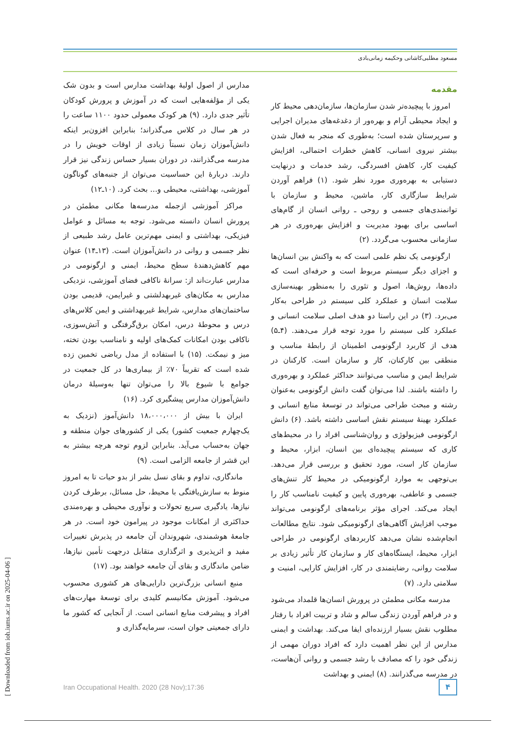مسعود مطلبی‌کاشانی وحکیمه زمانی‌بادی
مقدمه
امروز با پیچیده‌تر شدن سازمان‌ها، سازمان‌دهی محیط کار و ایجاد محیطی آرام و بهره‌ور از دغدغه‌های مدیران اجرایی و سرپرستان شده است؛ به‌طوری که منجر به فعال شدن بیشتر نیروی انسانی، کاهش خطرات احتمالی، افزایش کیفیت کار، کاهش افسردگی، رشد خدمات و درنهایت دستیابی به بهره‌وری مورد نظر شود. (۱) فراهم آوردن شرایط سازگاری کار، ماشین، محیط و سازمان با توانمندی‌های جسمی و روحی ـ روانی انسان از گام‌های اساسی برای بهبود مدیریت و افزایش بهره‌وری در هر سازمانی محسوب می‌گردد. (۲)
ارگونومی یک نظم علمی است که به واکنش بین انسان‌ها و اجزای دیگر سیستم مربوط است و حرفه‌ای است که داده‌ها، روش‌ها، اصول و تئوری را به‌منظور بهینه‌سازی سلامت انسان و عملکرد کلی سیستم در طراحی به‌کار می‌برد. (۳) در این راستا دو هدف اصلی سلامت انسانی و عملکرد کلی سیستم را مورد توجه قرار می‌دهند. (۴ـ۵) هدف از کاربرد ارگونومی اطمینان از رابطهٔ مناسب و منطقی بین کارکنان، کار و سازمان است. کارکنان در شرایط ایمن و مناسب می‌توانند حداکثر عملکرد و بهره‌وری را داشته باشند. لذا می‌توان گفت دانش ارگونومی به‌عنوان رشته و مبحث طراحی می‌تواند در توسعهٔ منابع انسانی و عملکرد بهینهٔ سیستم نقش اساسی داشته باشد. (۶) دانش ارگونومی فیزیولوژی و روان‌شناسی افراد را در محیط‌های کاری که سیستم پیچیده‌ای بین انسان، ابزار، محیط و سازمان کار است، مورد تحقیق و بررسی قرار می‌دهد. بی‌توجهی به موارد ارگونومیکی در محیط کار تنش‌های جسمی و عاطفی، بهره‌وری پایین و کیفیت نامناسب کار را ایجاد می‌کند. اجرای مؤثر برنامه‌های ارگونومی می‌تواند موجب افزایش آگاهی‌های ارگونومیکی شود. نتایج مطالعات انجام‌شده نشان می‌دهد کاربردهای ارگونومی در طراحی ابزار، محیط، ایستگاه‌های کار و سازمان کار تأثیر زیادی بر سلامت روانی، رضایتمندی در کار، افزایش کارایی، امنیت و سلامتی دارد. (۷)
مدرسه مکانی مطمئن در پرورش انسان‌ها قلمداد می‌شود و در فراهم آوردن زندگی سالم و شاد و تربیت افراد با رفتار مطلوب نقش بسیار ارزنده‌ای ایفا می‌کند. بهداشت و ایمنی مدارس از این نظر اهمیت دارد که افراد دوران مهمی از زندگی خود را که مصادف با رشد جسمی و روانی آن‌هاست، در مدرسه می‌گذرانند. (۸) ایمنی و بهداشت
مدارس از اصول اولیهٔ بهداشت مدارس است و بدون شک یکی از مؤلفه‌هایی است که در آموزش و پرورش کودکان تأثیر جدی دارد. (۹) هر کودک معمولی حدود ۱۱۰۰ ساعت را در هر سال در کلاس می‌گذراند؛ بنابراین افزون‌بر اینکه دانش‌آموزان زمان نسبتاً زیادی از اوقات خویش را در مدرسه می‌گذرانند، در دوران بسیار حساس زندگی نیز قرار دارند. دربارهٔ این حساسیت می‌توان از جنبه‌های گوناگون آموزشی، بهداشتی، محیطی و... بحث کرد. (۱۰ـ۱۲)
مراکز آموزشی ازجمله مدرسه‌ها مکانی مطمئن در پرورش انسان دانسته می‌شود. توجه به مسائل و عوامل فیزیکی، بهداشتی و ایمنی مهم‌ترین عامل رشد طبیعی از نظر جسمی و روانی در دانش‌آموزان است. (۱۳ـ۱۴) عنوان مهم کاهش‌دهندهٔ سطح محیط، ایمنی و ارگونومی در مدارس عبارت‌اند از: سرانهٔ ناکافی فضای آموزشی، نزدیکی مدارس به مکان‌های غیربهدلشتی و غیرایمن، قدیمی بودن ساختمان‌های مدارس، شرایط غیربهداشتی و ایمن کلاس‌های درس و محوطهٔ درس، امکان برق‌گرفتگی و آتش‌سوزی، ناکافی بودن امکانات کمک‌های اولیه و نامناسب بودن تخته، میز و نیمکت. (۱۵) با استفاده از مدل ریاضی تخمین زده شده است که تقریباً ۷۰٪ از بیماری‌ها در کل جمعیت در جوامع با شیوع بالا را می‌توان تنها به‌وسیلهٔ درمان دانش‌آموزان مدارس پیشگیری کرد. (۱۶)
ایران با بیش از ۱۸،۰۰۰،۰۰۰ دانش‌آموز (نزدیک به یک‌چهارم جمعیت کشور) یکی از کشورهای جوان منطقه و جهان به‌حساب می‌آید. بنابراین لزوم توجه هرچه بیشتر به این قشر از جامعه الزامی است. (۹)
ماندگاری، تداوم و بقای نسل بشر از بدو حیات تا به امروز منوط به سازش‌یافتگی با محیط، حل مسائل، برطرف کردن نیازها، یادگیری سریع تحولات و نوآوری محیطی و بهره‌مندی حداکثری از امکانات موجود در پیرامون خود است. در هر جامعهٔ هوشمندی، شهروندان آن جامعه در پذیرش تغییرات مفید و اثرپذیری و اثرگذاری متقابل درجهت تأمین نیازها، ضامن ماندگاری و بقای آن جامعه خواهند بود. (۱۷)
منبع انسانی بزرگ‌ترین دارایی‌های هر کشوری محسوب می‌شود. آموزش مکانیسم کلیدی برای توسعهٔ مهارت‌های افراد و پیشرفت منابع انسانی است. از آنجایی که کشور ما دارای جمعیتی جوان است، سرمایه‌گذاری و
۴
Iran Occupational Health. 2020 (28 Nov);17:36
[ Downloaded from ioh.iums.ac.ir on 2025-04-06 ]